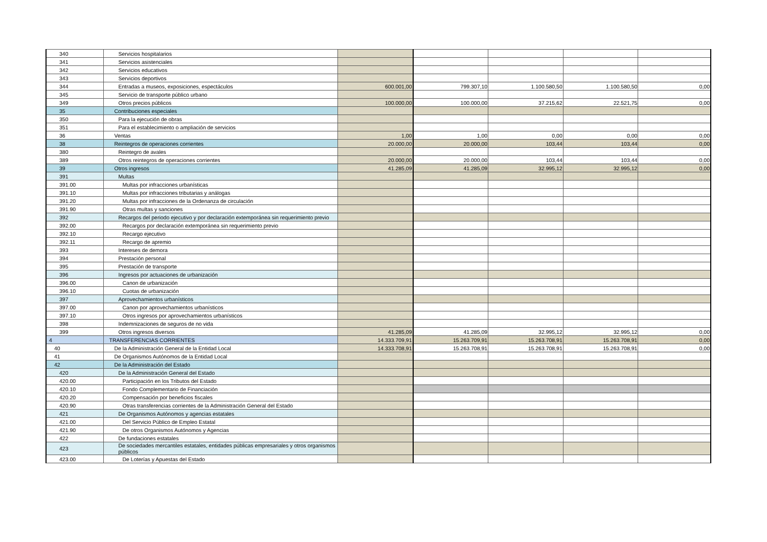| 340 | Servicios hospitalarios | | | | | |
| 341 | Servicios asistenciales | | | | | |
| 342 | Servicios educativos | | | | | |
| 343 | Servicios deportivos | | | | | |
| 344 | Entradas a museos, exposiciones, espectáculos | 600.001,00 | 799.307,10 | 1.100.580,50 | 1.100.580,50 | 0,00 |
| 345 | Servicio de transporte público urbano | | | | | |
| 349 | Otros precios públicos | 100.000,00 | 100.000,00 | 37.215,62 | 22.521,75 | 0,00 |
| 35 | Contribuciones especiales | | | | | |
| 350 | Para la ejecución de obras | | | | | |
| 351 | Para el establecimiento o ampliación de servicios | | | | | |
| 36 | Ventas | 1,00 | 1,00 | 0,00 | 0,00 | 0,00 |
| 38 | Reintegros de operaciones corrientes | 20.000,00 | 20.000,00 | 103,44 | 103,44 | 0,00 |
| 380 | Reintegro de avales | | | | | |
| 389 | Otros reintegros de operaciones corrientes | 20.000,00 | 20.000,00 | 103,44 | 103,44 | 0,00 |
| 39 | Otros ingresos | 41.285,09 | 41.285,09 | 32.995,12 | 32.995,12 | 0,00 |
| 391 | Multas | | | | | |
| 391.00 | Multas por infracciones urbanísticas | | | | | |
| 391.10 | Multas por infracciones tributarias y análogas | | | | | |
| 391.20 | Multas por infracciones de la Ordenanza de circulación | | | | | |
| 391.90 | Otras multas y sanciones | | | | | |
| 392 | Recargos del periodo ejecutivo y por declaración extemporánea sin requerimiento previo | | | | | |
| 392.00 | Recargos por declaración extemporánea sin requerimiento previo | | | | | |
| 392.10 | Recargo ejecutivo | | | | | |
| 392.11 | Recargo de apremio | | | | | |
| 393 | Intereses de demora | | | | | |
| 394 | Prestación personal | | | | | |
| 395 | Prestación de transporte | | | | | |
| 396 | Ingresos por actuaciones de urbanización | | | | | |
| 396.00 | Canon de urbanización | | | | | |
| 396.10 | Cuotas de urbanización | | | | | |
| 397 | Aprovechamientos urbanísticos | | | | | |
| 397.00 | Canon por aprovechamientos urbanísticos | | | | | |
| 397.10 | Otros ingresos por aprovechamientos urbanísticos | | | | | |
| 398 | Indemnizaciones de seguros de no vida | | | | | |
| 399 | Otros ingresos diversos | 41.285,09 | 41.285,09 | 32.995,12 | 32.995,12 | 0,00 |
| 4 | TRANSFERENCIAS CORRIENTES | 14.333.709,91 | 15.263.709,91 | 15.263.708,91 | 15.263.708,91 | 0,00 |
| 40 | De la Administración General de la Entidad Local | 14.333.708,91 | 15.263.708,91 | 15.263.708,91 | 15.263.708,91 | 0,00 |
| 41 | De Organismos Autónomos de la Entidad Local | | | | | |
| 42 | De la Administración del Estado | | | | | |
| 420 | De la Administración General del Estado | | | | | |
| 420.00 | Participación en los Tributos del Estado | | | | | |
| 420.10 | Fondo Complementario de Financiación | | | | | |
| 420.20 | Compensación por beneficios fiscales | | | | | |
| 420.90 | Otras transferencias corrientes de la Administración General del Estado | | | | | |
| 421 | De Organismos Autónomos y agencias estatales | | | | | |
| 421.00 | Del Servicio Público de Empleo Estatal | | | | | |
| 421.90 | De otros Organismos Autónomos y Agencias | | | | | |
| 422 | De fundaciones estatales | | | | | |
| 423 | De sociedades mercantiles estatales, entidades públicas empresariales y otros organismos públicos | | | | | |
| 423.00 | De Loterías y Apuestas del Estado | | | | | |